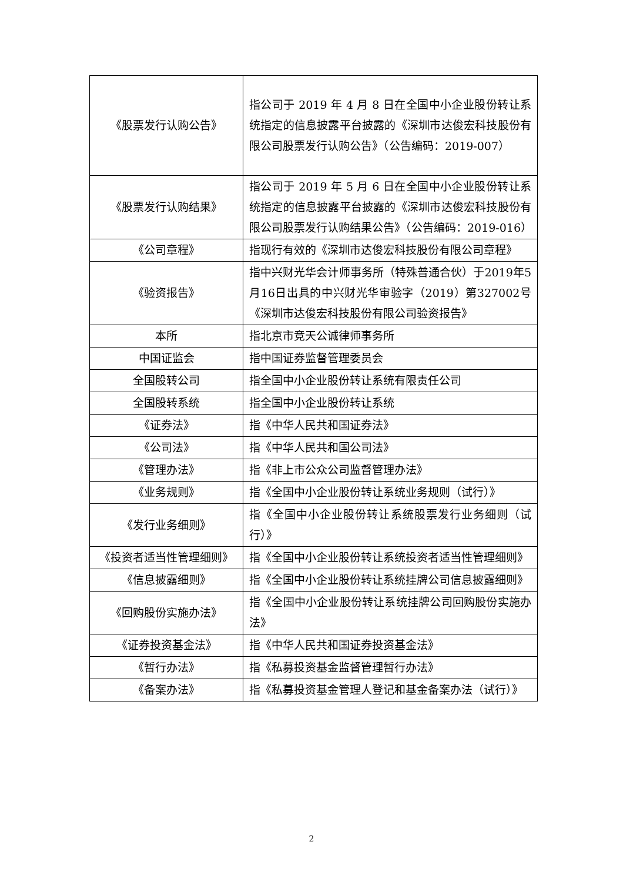| 《股票发行认购公告》 | 指公司于 2019 年 4 月 8 日在全国中小企业股份转让系统指定的信息披露平台披露的《深圳市达俊宏科技股份有限公司股票发行认购公告》（公告编码：2019-007） |
| 《股票发行认购结果》 | 指公司于 2019 年 5 月 6 日在全国中小企业股份转让系统指定的信息披露平台披露的《深圳市达俊宏科技股份有限公司股票发行认购结果公告》（公告编码：2019-016） |
| 《公司章程》 | 指现行有效的《深圳市达俊宏科技股份有限公司章程》 |
| 《验资报告》 | 指中兴财光华会计师事务所（特殊普通合伙）于2019年5月16日出具的中兴财光华审验字（2019）第327002号《深圳市达俊宏科技股份有限公司验资报告》 |
| 本所 | 指北京市竞天公诚律师事务所 |
| 中国证监会 | 指中国证券监督管理委员会 |
| 全国股转公司 | 指全国中小企业股份转让系统有限责任公司 |
| 全国股转系统 | 指全国中小企业股份转让系统 |
| 《证券法》 | 指《中华人民共和国证券法》 |
| 《公司法》 | 指《中华人民共和国公司法》 |
| 《管理办法》 | 指《非上市公众公司监督管理办法》 |
| 《业务规则》 | 指《全国中小企业股份转让系统业务规则（试行）》 |
| 《发行业务细则》 | 指《全国中小企业股份转让系统股票发行业务细则（试行）》 |
| 《投资者适当性管理细则》 | 指《全国中小企业股份转让系统投资者适当性管理细则》 |
| 《信息披露细则》 | 指《全国中小企业股份转让系统挂牌公司信息披露细则》 |
| 《回购股份实施办法》 | 指《全国中小企业股份转让系统挂牌公司回购股份实施办法》 |
| 《证券投资基金法》 | 指《中华人民共和国证券投资基金法》 |
| 《暂行办法》 | 指《私募投资基金监督管理暂行办法》 |
| 《备案办法》 | 指《私募投资基金管理人登记和基金备案办法（试行）》 |
2